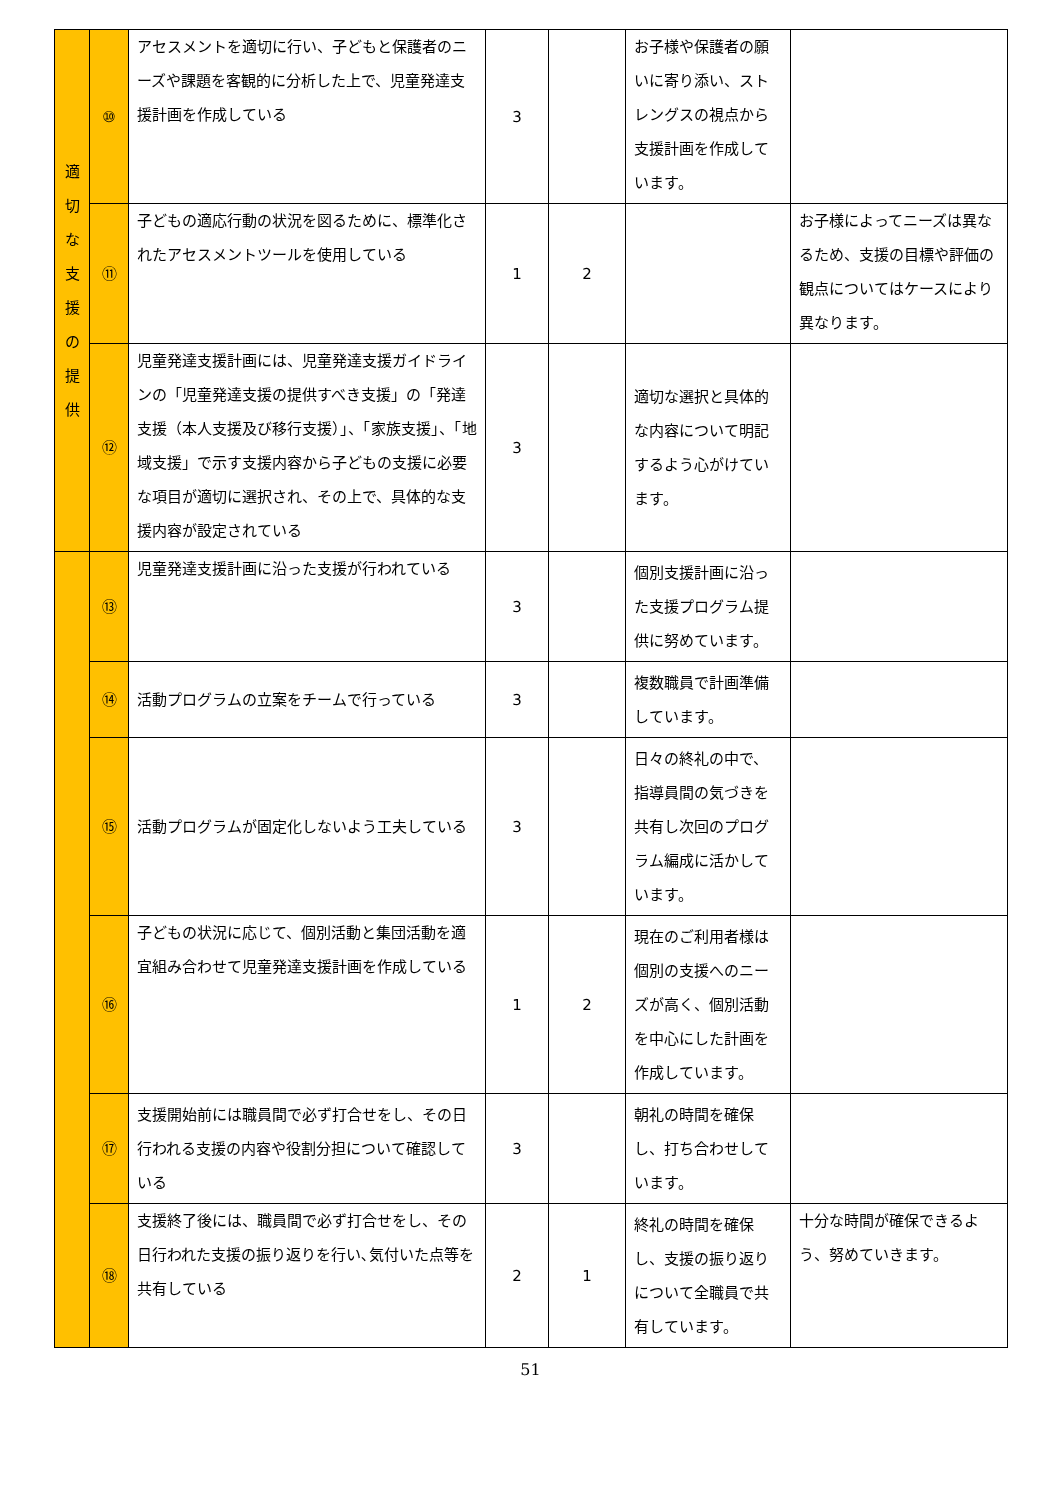| 適 切 な 支 援 の 提 供 | ⑩ | アセスメントを適切に行い、子どもと保護者のニーズや課題を客観的に分析した上で、児童発達支援計画を作成している | 3 | | お子様や保護者の願いに寄り添い、ストレングスの視点から支援計画を作成しています。 | |
| | ⑪ | 子どもの適応行動の状況を図るために、標準化されたアセスメントツールを使用している | 1 | 2 | | お子様によってニーズは異なるため、支援の目標や評価の観点についてはケースにより異なります。 |
| | ⑫ | 児童発達支援計画には、児童発達支援ガイドラインの「児童発達支援の提供すべき支援」の「発達支援（本人支援及び移行支援）」、「家族支援」、「地域支援」で示す支援内容から子どもの支援に必要な項目が適切に選択され、その上で、具体的な支援内容が設定されている | 3 | | 適切な選択と具体的な内容について明記するよう心がけています。 | |
| | ⑬ | 児童発達支援計画に沿った支援が行われている | 3 | | 個別支援計画に沿った支援プログラム提供に努めています。 | |
| | ⑭ | 活動プログラムの立案をチームで行っている | 3 | | 複数職員で計画準備しています。 | |
| | ⑮ | 活動プログラムが固定化しないよう工夫している | 3 | | 日々の終礼の中で、指導員間の気づきを共有し次回のプログラム編成に活かしています。 | |
| | ⑯ | 子どもの状況に応じて、個別活動と集団活動を適宜組み合わせて児童発達支援計画を作成している | 1 | 2 | 現在のご利用者様は個別の支援へのニーズが高く、個別活動を中心にした計画を作成しています。 | |
| | ⑰ | 支援開始前には職員間で必ず打合せをし、その日行われる支援の内容や役割分担について確認している | 3 | | 朝礼の時間を確保し、打ち合わせしています。 | |
| | ⑱ | 支援終了後には、職員間で必ず打合せをし、その日行われた支援の振り返りを行い､気付いた点等を共有している | 2 | 1 | 終礼の時間を確保し、支援の振り返りについて全職員で共有しています。 | 十分な時間が確保できるよう、努めていきます。 |
51